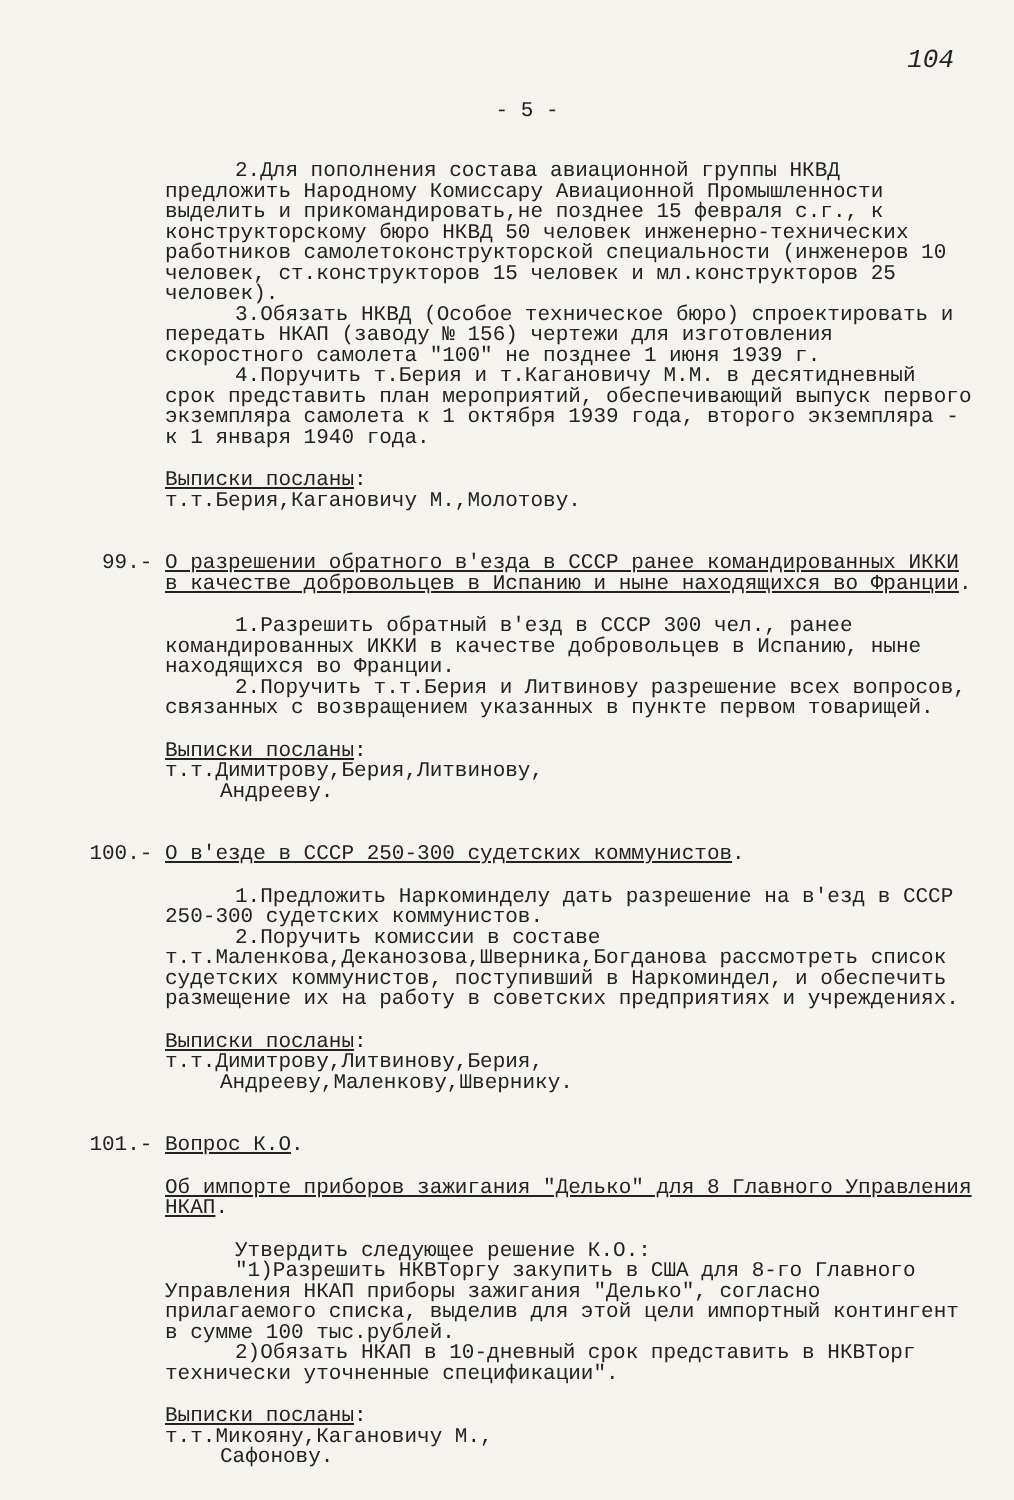104
- 5 -
2.Для пополнения состава авиационной группы НКВД предложить Народному Комиссару Авиационной Промышленности выделить и прикомандировать,не позднее 15 февраля с.г., к конструкторскому бюро НКВД 50 человек инженерно-технических работников самолетоконструкторской специальности (инженеров 10 человек, ст.конструкторов 15 человек и мл.конструкторов 25 человек).
3.Обязать НКВД (Особое техническое бюро) спроектировать и передать НКАП (заводу № 156) чертежи для изготовления скоростного самолета "100" не позднее 1 июня 1939 г.
4.Поручить т.Берия и т.Кагановичу М.М. в десятидневный срок представить план мероприятий, обеспечивающий выпуск первого экземпляра самолета к 1 октября 1939 года, второго экземпляра - к 1 января 1940 года.
Выписки посланы:
т.т.Берия,Кагановичу М.,Молотову.
99.- О разрешении обратного в'езда в СССР ранее командированных ИККИ в качестве добровольцев в Испанию и ныне находящихся во Франции.
1.Разрешить обратный в'езд в СССР 300 чел., ранее командированных ИККИ в качестве добровольцев в Испанию, ныне находящихся во Франции.
2.Поручить т.т.Берия и Литвинову разрешение всех вопросов, связанных с возвращением указанных в пункте первом товарищей.
Выписки посланы:
т.т.Димитрову,Берия,Литвинову,
Андрееву.
100.- О в'езде в СССР 250-300 судетских коммунистов.
1.Предложить Наркоминделу дать разрешение на в'езд в СССР 250-300 судетских коммунистов.
2.Поручить комиссии в составе т.т.Маленкова,Деканозова,Шверника,Богданова рассмотреть список судетских коммунистов, поступивший в Наркоминдел, и обеспечить размещение их на работу в советских предприятиях и учреждениях.
Выписки посланы:
т.т.Димитрову,Литвинову,Берия,
Андрееву,Маленкову,Швернику.
101.- Вопрос К.О.
Об импорте приборов зажигания "Делько" для 8 Главного Управления НКАП.
Утвердить следующее решение К.О.:
"1)Разрешить НКВТоргу закупить в США для 8-го Главного Управления НКАП приборы зажигания "Делько", согласно прилагаемого списка, выделив для этой цели импортный контингент в сумме 100 тыс.рублей.
2)Обязать НКАП в 10-дневный срок представить в НКВТорг технически уточненные спецификации".
Выписки посланы:
т.т.Микояну,Кагановичу М.,
Сафонову.